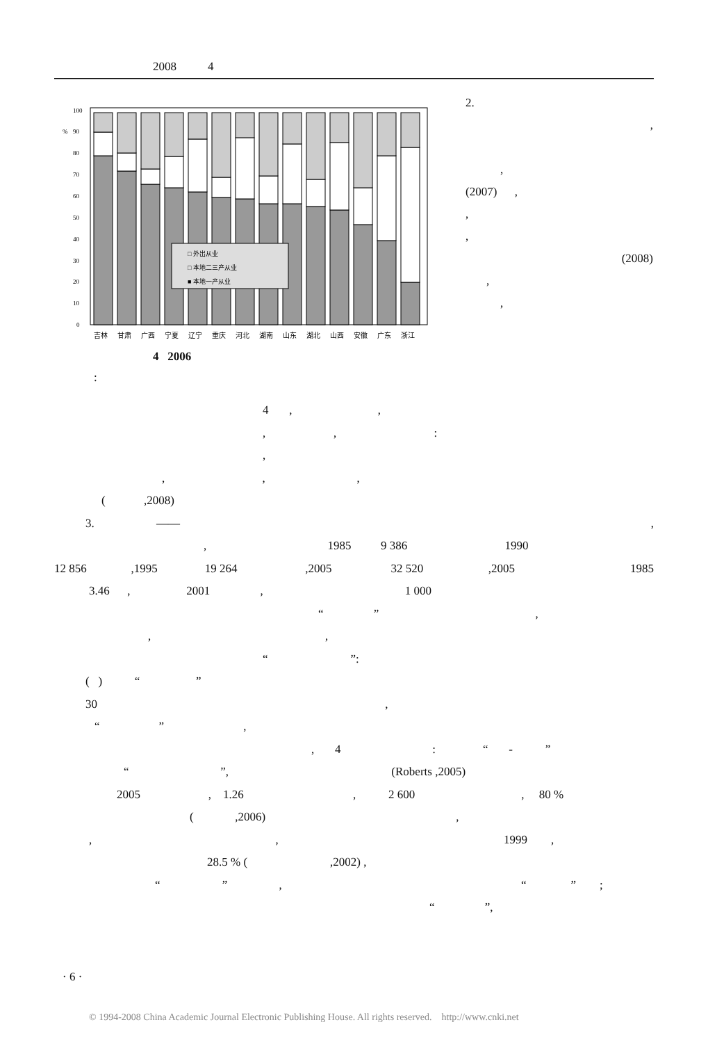2008 4
100
90
%
80
70
60
50
40
30
20
10
0
□ 外出从业
□ 本地二三产从业
■ 本地一产从业
吉林
甘肃
广西
宁夏
辽宁
重庆
河北
湖南
山东
湖北
山西
安徽
广东
浙江
4 2006
:
2.
,
,
(2007) ,
,
,
(2008)
,
,
4 , ,
, , :
,
, , ,
( ,2008)
3. —— ,
, 1985 9 386 1990
12 856 ,1995 19 264 ,2005 32 520 ,2005 1985
3.46 , 2001 , 1 000
“ ” ,
, ,
“ ”:
( ) “ ”
30 ,
“ ” ,
, 4 : “ - ”
“ ”, (Roberts ,2005)
2005 , 1.26 , 2 600 , 80 %
( ,2006) ,
, , 1999 ,
28.5 % ( ,2002) ,
“ ” , “ ” ;
“ ”,
· 6 ·
© 1994-2008 China Academic Journal Electronic Publishing House. All rights reserved. http://www.cnki.net